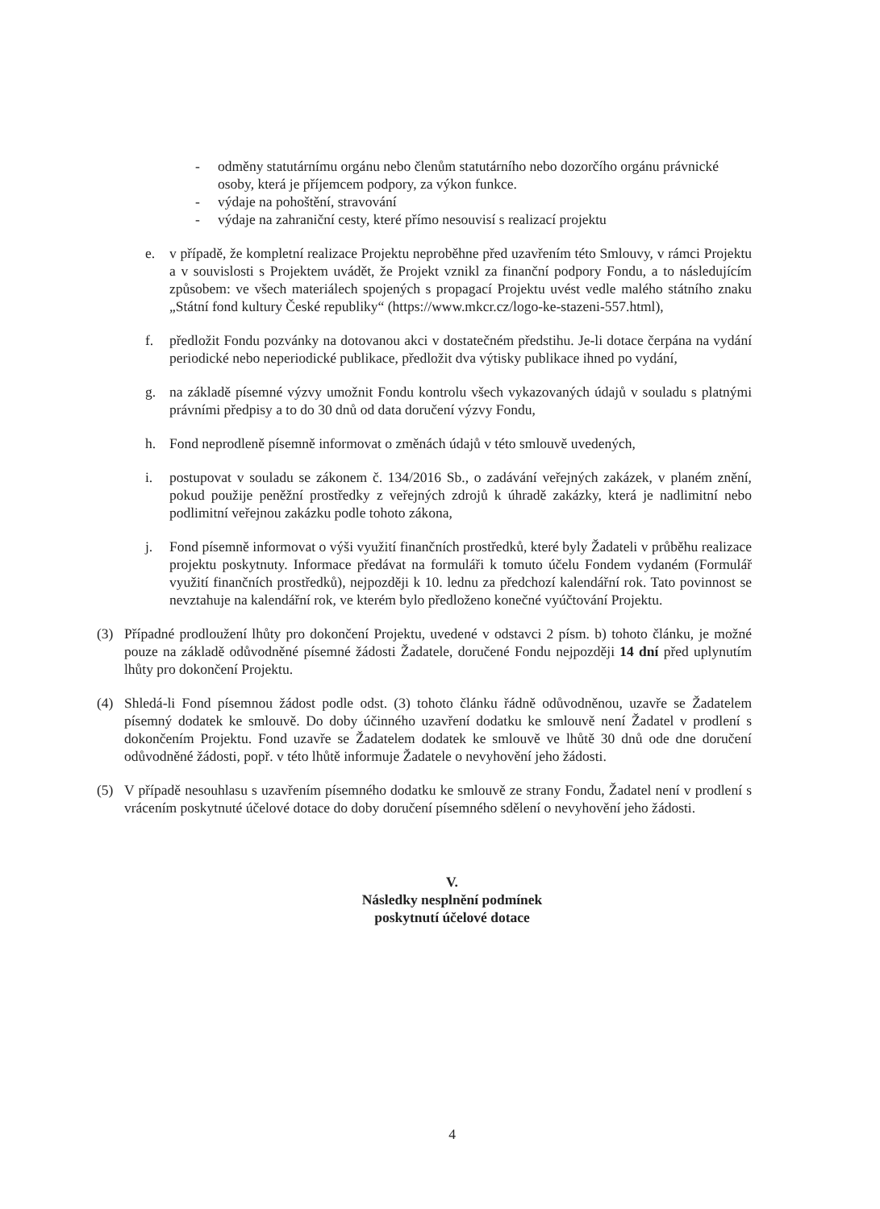- odměny statutárnímu orgánu nebo členům statutárního nebo dozorčího orgánu právnické osoby, která je příjemcem podpory, za výkon funkce.
- výdaje na pohoštění, stravování
- výdaje na zahraniční cesty, které přímo nesouvisí s realizací projektu
e. v případě, že kompletní realizace Projektu neproběhne před uzavřením této Smlouvy, v rámci Projektu a v souvislosti s Projektem uvádět, že Projekt vznikl za finanční podpory Fondu, a to následujícím způsobem: ve všech materiálech spojených s propagací Projektu uvést vedle malého státního znaku „Státní fond kultury České republiky“ (https://www.mkcr.cz/logo-ke-stazeni-557.html),
f. předložit Fondu pozvánky na dotovanou akci v dostatečném předstihu. Je-li dotace čerpána na vydání periodické nebo neperiodické publikace, předložit dva výtisky publikace ihned po vydání,
g. na základě písemné výzvy umožnit Fondu kontrolu všech vykazovaných údajů v souladu s platnými právními předpisy a to do 30 dnů od data doručení výzvy Fondu,
h. Fond neprodleně písemně informovat o změnách údajů v této smlouvě uvedených,
i. postupovat v souladu se zákonem č. 134/2016 Sb., o zadávání veřejných zakázek, v planém znění, pokud použije peněžní prostředky z veřejných zdrojů k úhradě zakázky, která je nadlimitní nebo podlimitní veřejnou zakázku podle tohoto zákona,
j. Fond písemně informovat o výši využití finančních prostředků, které byly Žadateli v průběhu realizace projektu poskytnuty. Informace předávat na formuláři k tomuto účelu Fondem vydaném (Formulář využití finančních prostředků), nejpozději k 10. lednu za předchozí kalendářní rok. Tato povinnost se nevztahuje na kalendářní rok, ve kterém bylo předloženo konečné vyúčtování Projektu.
(3) Případné prodloužení lhůty pro dokončení Projektu, uvedené v odstavci 2 písm. b) tohoto článku, je možné pouze na základě odůvodněné písemné žádosti Žadatele, doručené Fondu nejpozději 14 dní před uplynutím lhůty pro dokončení Projektu.
(4) Shledá-li Fond písemnou žádost podle odst. (3) tohoto článku řádně odůvodněnou, uzavře se Žadatelem písemný dodatek ke smlouvě. Do doby účinného uzavření dodatku ke smlouvě není Žadatel v prodlení s dokončením Projektu. Fond uzavře se Žadatelem dodatek ke smlouvě ve lhůtě 30 dnů ode dne doručení odůvodněné žádosti, popř. v této lhůtě informuje Žadatele o nevyhovění jeho žádosti.
(5) V případě nesouhlasu s uzavřením písemného dodatku ke smlouvě ze strany Fondu, Žadatel není v prodlení s vrácením poskytnuté účelové dotace do doby doručení písemného sdělení o nevyhovění jeho žádosti.
V.
Následky nesplnění podmínek
poskytnutí účelové dotace
4